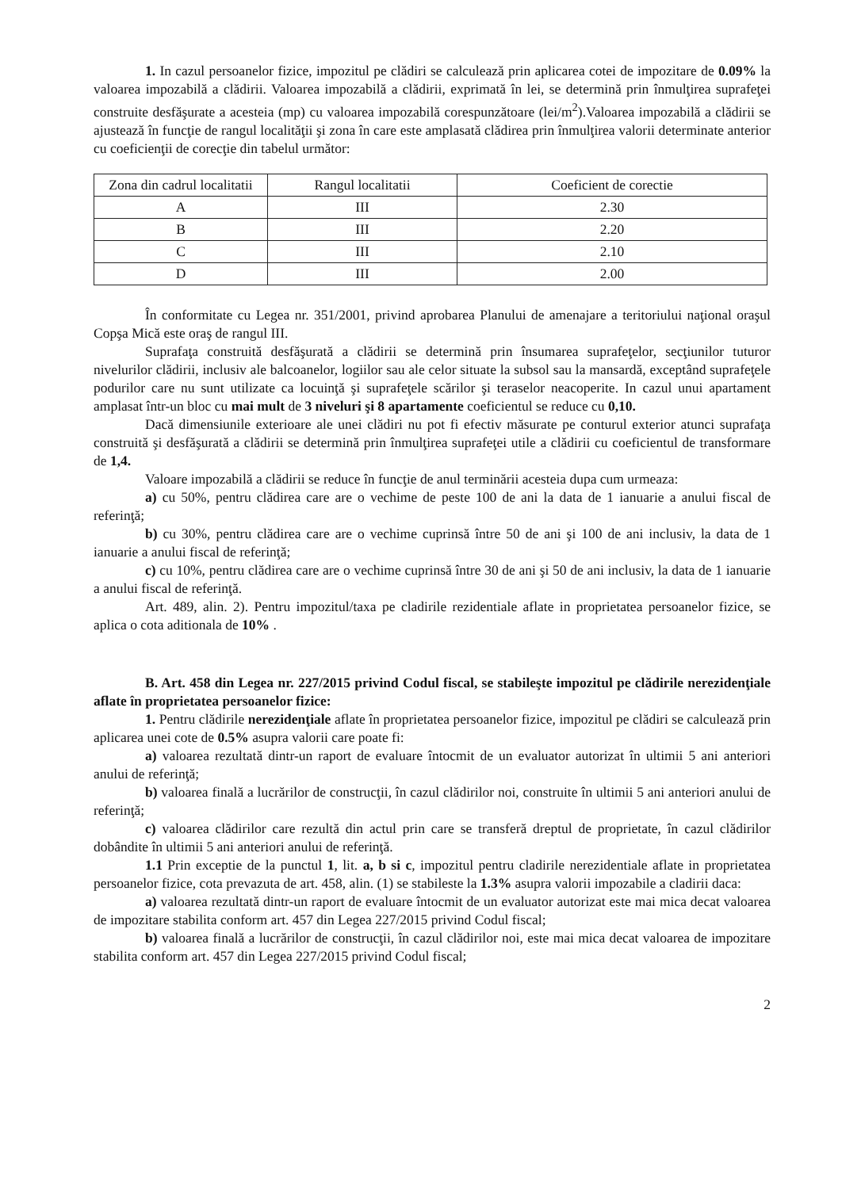1. In cazul persoanelor fizice, impozitul pe clădiri se calculează prin aplicarea cotei de impozitare de 0.09% la valoarea impozabilă a clădirii. Valoarea impozabilă a clădirii, exprimată în lei, se determină prin înmulţirea suprafeţei construite desfăşurate a acesteia (mp) cu valoarea impozabilă corespunzătoare (lei/m<sup>2</sup>).Valoarea impozabilă a clădirii se ajustează în funcţie de rangul localităţii şi zona în care este amplasată clădirea prin înmulţirea valorii determinate anterior cu coeficienţii de corecţie din tabelul următor:
| Zona din cadrul localitatii | Rangul localitatii | Coeficient de corectie |
| --- | --- | --- |
| A | III | 2.30 |
| B | III | 2.20 |
| C | III | 2.10 |
| D | III | 2.00 |
În conformitate cu Legea nr. 351/2001, privind aprobarea Planului de amenajare a teritoriului naţional oraşul Copşa Mică este oraş de rangul III.
Suprafaţa construită desfăşurată a clădirii se determină prin însumarea suprafeţelor, secţiunilor tuturor nivelurilor clădirii, inclusiv ale balcoanelor, logiilor sau ale celor situate la subsol sau la mansardă, exceptând suprafeţele podurilor care nu sunt utilizate ca locuinţă şi suprafeţele scărilor şi teraselor neacoperite. In cazul unui apartament amplasat într-un bloc cu mai mult de 3 niveluri şi 8 apartamente coeficientul se reduce cu 0,10.
Dacă dimensiunile exterioare ale unei clădiri nu pot fi efectiv măsurate pe conturul exterior atunci suprafaţa construită şi desfăşurată a clădirii se determină prin înmulţirea suprafeţei utile a clădirii cu coeficientul de transformare de 1,4.
Valoare impozabilă a clădirii se reduce în funcţie de anul terminării acesteia dupa cum urmeaza:
a) cu 50%, pentru clădirea care are o vechime de peste 100 de ani la data de 1 ianuarie a anului fiscal de referinţă;
b) cu 30%, pentru clădirea care are o vechime cuprinsă între 50 de ani şi 100 de ani inclusiv, la data de 1 ianuarie a anului fiscal de referinţă;
c) cu 10%, pentru clădirea care are o vechime cuprinsă între 30 de ani şi 50 de ani inclusiv, la data de 1 ianuarie a anului fiscal de referinţă.
Art. 489, alin. 2). Pentru impozitul/taxa pe cladirile rezidentiale aflate in proprietatea persoanelor fizice, se aplica o cota aditionala de 10% .
B. Art. 458 din Legea nr. 227/2015 privind Codul fiscal, se stabileşte impozitul pe clădirile nerezidenţiale aflate în proprietatea persoanelor fizice:
1. Pentru clădirile nerezidenţiale aflate în proprietatea persoanelor fizice, impozitul pe clădiri se calculează prin aplicarea unei cote de 0.5% asupra valorii care poate fi:
a) valoarea rezultată dintr-un raport de evaluare întocmit de un evaluator autorizat în ultimii 5 ani anteriori anului de referinţă;
b) valoarea finală a lucrărilor de construcţii, în cazul clădirilor noi, construite în ultimii 5 ani anteriori anului de referinţă;
c) valoarea clădirilor care rezultă din actul prin care se transferă dreptul de proprietate, în cazul clădirilor dobândite în ultimii 5 ani anteriori anului de referinţă.
1.1 Prin exceptie de la punctul 1, lit. a, b si c, impozitul pentru cladirile nerezidentiale aflate in proprietatea persoanelor fizice, cota prevazuta de art. 458, alin. (1) se stabileste la 1.3% asupra valorii impozabile a cladirii daca:
a) valoarea rezultată dintr-un raport de evaluare întocmit de un evaluator autorizat este mai mica decat valoarea de impozitare stabilita conform art. 457 din Legea 227/2015 privind Codul fiscal;
b) valoarea finală a lucrărilor de construcţii, în cazul clădirilor noi, este mai mica decat valoarea de impozitare stabilita conform art. 457 din Legea 227/2015 privind Codul fiscal;
2